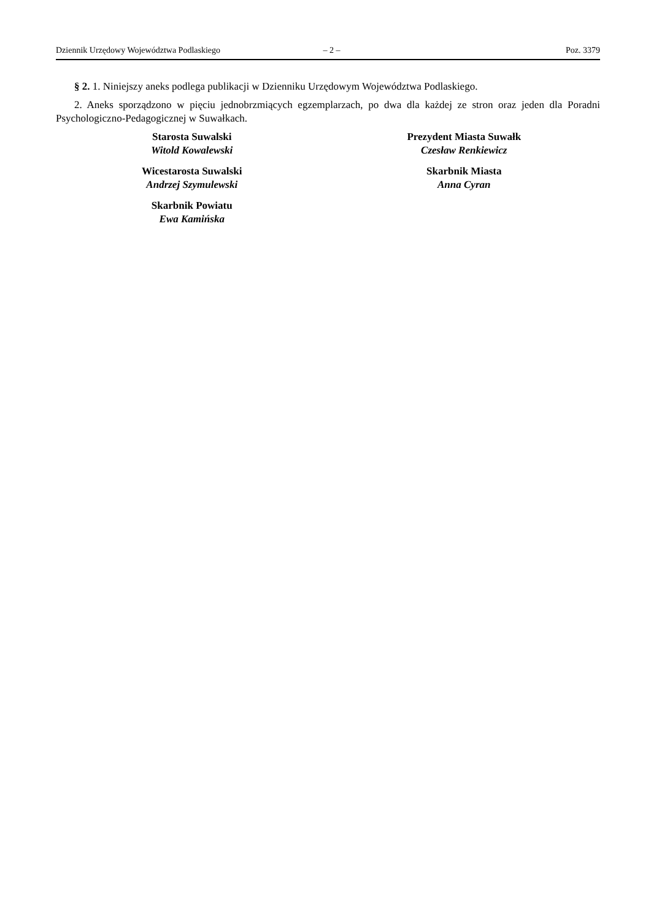Dziennik Urzędowy Województwa Podlaskiego – 2 – Poz. 3379
§ 2. 1. Niniejszy aneks podlega publikacji w Dzienniku Urzędowym Województwa Podlaskiego.
2. Aneks sporządzono w pięciu jednobrzmiących egzemplarzach, po dwa dla każdej ze stron oraz jeden dla Poradni Psychologiczno-Pedagogicznej w Suwałkach.
Starosta Suwalski
Witold Kowalewski
Wicestarosta Suwalski
Andrzej Szymulewski
Skarbnik Powiatu
Ewa Kamińska
Prezydent Miasta Suwałk
Czesław Renkiewicz
Skarbnik Miasta
Anna Cyran